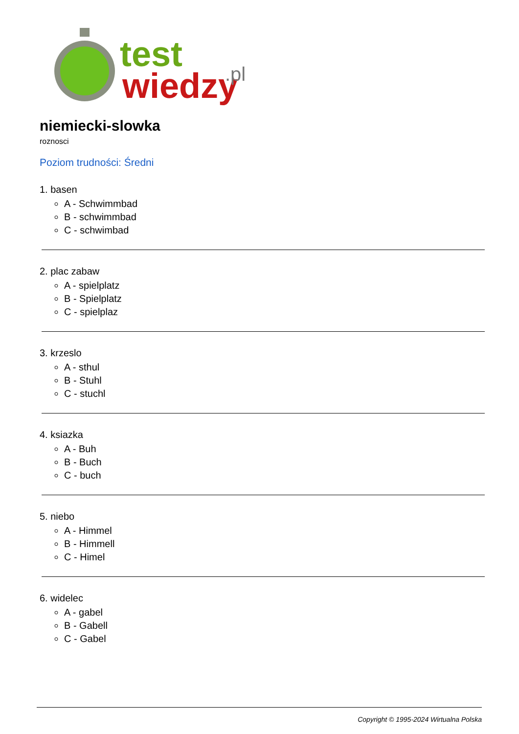test
wiedzy
.pl
niemiecki-slowka
roznosci
Poziom trudności: Średni
1. basen
A - Schwimmbad
B - schwimmbad
C - schwimbad
2. plac zabaw
A - spielplatz
B - Spielplatz
C - spielplaz
3. krzeslo
A - sthul
B - Stuhl
C - stuchl
4. ksiazka
A - Buh
B - Buch
C - buch
5. niebo
A - Himmel
B - Himmell
C - Himel
6. widelec
A - gabel
B - Gabell
C - Gabel
Copyright © 1995-2024 Wirtualna Polska